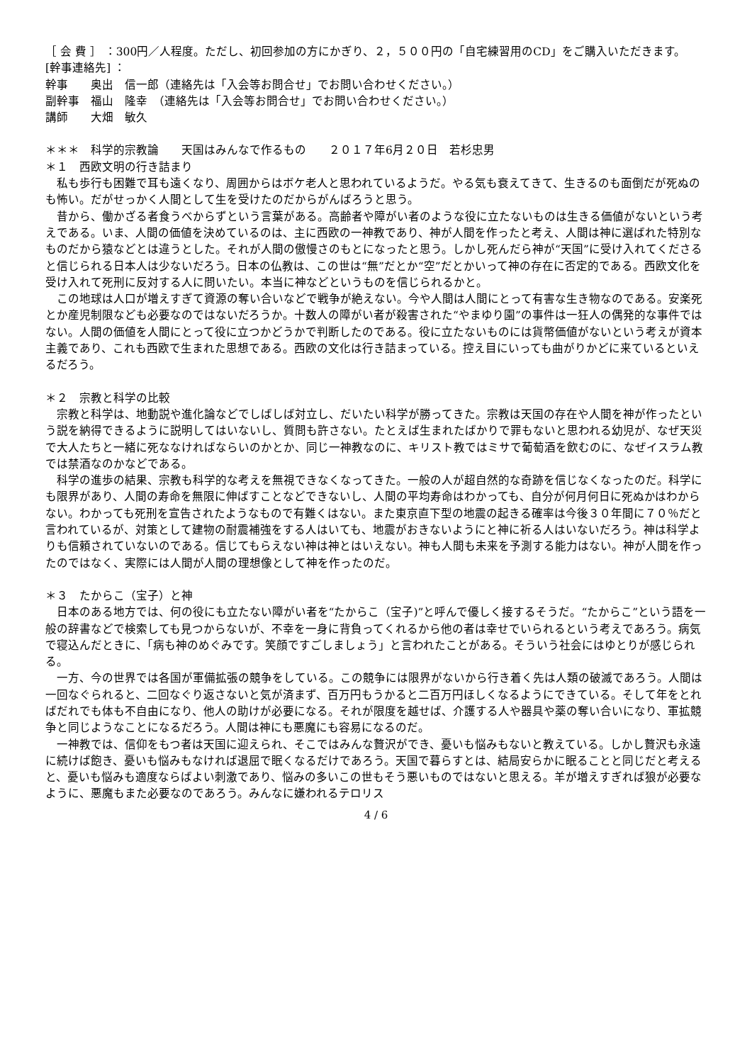［ 会 費 ］ ：300円／人程度。ただし、初回参加の方にかぎり、２，５００円の「自宅練習用のCD」をご購入いただきます。
[幹事連絡先] ：
幹事　　奥出　信一郎（連絡先は「入会等お問合せ」でお問い合わせください。）
副幹事　福山　隆幸　（連絡先は「入会等お問合せ」でお問い合わせください。）
講師　　大畑　敏久
＊＊＊　科学的宗教論　　天国はみんなで作るもの　　２０１７年6月２０日　若杉忠男
＊１　西欧文明の行き詰まり
私も歩行も困難で耳も遠くなり、周囲からはボケ老人と思われているようだ。やる気も衰えてきて、生きるのも面倒だが死ぬのも怖い。だがせっかく人間として生を受けたのだからがんばろうと思う。
昔から、働かざる者食うべからずという言葉がある。高齢者や障がい者のような役に立たないものは生きる価値がないという考えである。いま、人間の価値を決めているのは、主に西欧の一神教であり、神が人間を作ったと考え、人間は神に選ばれた特別なものだから猿などとは違うとした。それが人間の傲慢さのもとになったと思う。しかし死んだら神が“天国”に受け入れてくださると信じられる日本人は少ないだろう。日本の仏教は、この世は“無”だとか“空”だとかいって神の存在に否定的である。西欧文化を受け入れて死刑に反対する人に問いたい。本当に神などというものを信じられるかと。
この地球は人口が増えすぎて資源の奪い合いなどで戦争が絶えない。今や人間は人間にとって有害な生き物なのである。安楽死とか産児制限なども必要なのではないだろうか。十数人の障がい者が殺害された“やまゆり園”の事件は一狂人の偶発的な事件ではない。人間の価値を人間にとって役に立つかどうかで判断したのである。役に立たないものには貨幣価値がないという考えが資本主義であり、これも西欧で生まれた思想である。西欧の文化は行き詰まっている。控え目にいっても曲がりかどに来ているといえるだろう。
＊２　宗教と科学の比較
宗教と科学は、地動説や進化論などでしばしば対立し、だいたい科学が勝ってきた。宗教は天国の存在や人間を神が作ったという説を納得できるように説明してはいないし、質問も許さない。たとえば生まれたばかりで罪もないと思われる幼児が、なぜ天災で大人たちと一緒に死ななければならいのかとか、同じ一神教なのに、キリスト教ではミサで葡萄酒を飲むのに、なぜイスラム教では禁酒なのかなどである。
科学の進歩の結果、宗教も科学的な考えを無視できなくなってきた。一般の人が超自然的な奇跡を信じなくなったのだ。科学にも限界があり、人間の寿命を無限に伸ばすことなどできないし、人間の平均寿命はわかっても、自分が何月何日に死ぬかはわからない。わかっても死刑を宣告されたようなもので有難くはない。また東京直下型の地震の起きる確率は今後３０年間に７０％だと言われているが、対策として建物の耐震補強をする人はいても、地震がおきないようにと神に祈る人はいないだろう。神は科学よりも信頼されていないのである。信じてもらえない神は神とはいえない。神も人間も未来を予測する能力はない。神が人間を作ったのではなく、実際には人間が人間の理想像として神を作ったのだ。
＊３　たからこ（宝子）と神
日本のある地方では、何の役にも立たない障がい者を“たからこ（宝子)”と呼んで優しく接するそうだ。“たからこ”という語を一般の辞書などで検索しても見つからないが、不幸を一身に背負ってくれるから他の者は幸せでいられるという考えであろう。病気で寝込んだときに、「病も神のめぐみです。笑顔ですごしましょう」と言われたことがある。そういう社会にはゆとりが感じられる。
一方、今の世界では各国が軍備拡張の競争をしている。この競争には限界がないから行き着く先は人類の破滅であろう。人間は一回なぐられると、二回なぐり返さないと気が済まず、百万円もうかると二百万円ほしくなるようにできている。そして年をとればだれでも体も不自由になり、他人の助けが必要になる。それが限度を越せば、介護する人や器具や薬の奪い合いになり、軍拡競争と同じようなことになるだろう。人間は神にも悪魔にも容易になるのだ。
一神教では、信仰をもつ者は天国に迎えられ、そこではみんな贅沢ができ、憂いも悩みもないと教えている。しかし贅沢も永遠に続けば飽き、憂いも悩みもなければ退屈で眠くなるだけであろう。天国で暮らすとは、結局安らかに眠ることと同じだと考えると、憂いも悩みも適度ならばよい刺激であり、悩みの多いこの世もそう悪いものではないと思える。羊が増えすぎれば狼が必要なように、悪魔もまた必要なのであろう。みんなに嫌われるテロリス
4 / 6